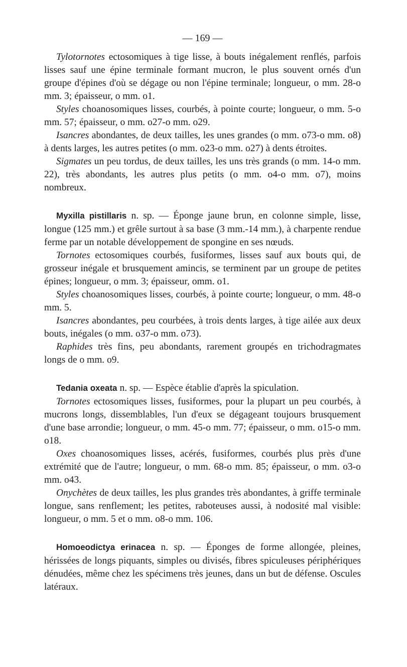— 169 —
Tylotornotes ectosomiques à tige lisse, à bouts inégalement renflés, parfois lisses sauf une épine terminale formant mucron, le plus souvent ornés d'un groupe d'épines d'où se dégage ou non l'épine terminale; longueur, o mm. 28-o mm. 3; épaisseur, o mm. o1.
Styles choanosomiques lisses, courbés, à pointe courte; longueur, o mm. 5-o mm. 57; épaisseur, o mm. o27-o mm. o29.
Isancres abondantes, de deux tailles, les unes grandes (o mm. o73-o mm. o8) à dents larges, les autres petites (o mm. o23-o mm. o27) à dents étroites.
Sigmates un peu tordus, de deux tailles, les uns très grands (o mm. 14-o mm. 22), très abondants, les autres plus petits (o mm. o4-o mm. o7), moins nombreux.
Myxilla pistillaris n. sp. — Éponge jaune brun, en colonne simple, lisse, longue (125 mm.) et grêle surtout à sa base (3 mm.-14 mm.), à charpente rendue ferme par un notable développement de spongine en ses nœuds.
Tornotes ectosomiques courbés, fusiformes, lisses sauf aux bouts qui, de grosseur inégale et brusquement amincis, se terminent par un groupe de petites épines; longueur, o mm. 3; épaisseur, omm. o1.
Styles choanosomiques lisses, courbés, à pointe courte; longueur, o mm. 48-o mm. 5.
Isancres abondantes, peu courbées, à trois dents larges, à tige ailée aux deux bouts, inégales (o mm. o37-o mm. o73).
Raphides très fins, peu abondants, rarement groupés en trichodragmates longs de o mm. o9.
Tedania oxeata n. sp. — Espèce établie d'après la spiculation.
Tornotes ectosomiques lisses, fusiformes, pour la plupart un peu courbés, à mucrons longs, dissemblables, l'un d'eux se dégageant toujours brusquement d'une base arrondie; longueur, o mm. 45-o mm. 77; épaisseur, o mm. o15-o mm. o18.
Oxes choanosomiques lisses, acérés, fusiformes, courbés plus près d'une extrémité que de l'autre; longueur, o mm. 68-o mm. 85; épaisseur, o mm. o3-o mm. o43.
Onychètes de deux tailles, les plus grandes très abondantes, à griffe terminale longue, sans renflement; les petites, raboteuses aussi, à nodosité mal visible: longueur, o mm. 5 et o mm. o8-o mm. 106.
Homoeodictya erinacea n. sp. — Éponges de forme allongée, pleines, hérissées de longs piquants, simples ou divisés, fibres spiculeuses périphériques dénudées, même chez les spécimens très jeunes, dans un but de défense. Oscules latéraux.